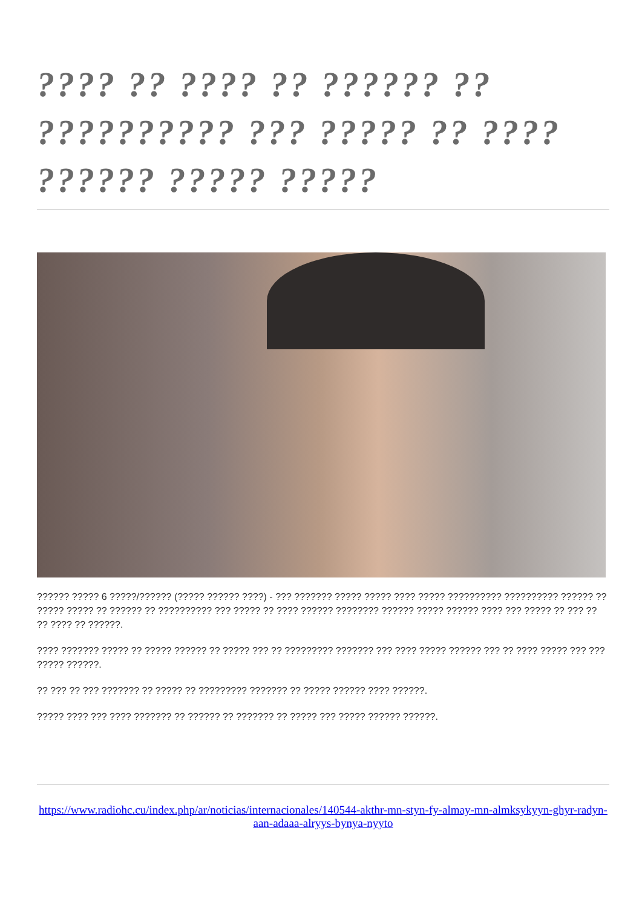???? ?? ???? ?? ?????? ?? ?????????? ??? ????? ?? ???? ?????? ????? ?????
?????? ????? 6 ?????/?????? (????? ?????? ????) - ??? ??????? ????? ????? ???? ????? ?????????? ?????????? ?????? ?? ????? ????? ?? ?????? ?? ?????????? ??? ????? ?? ???? ?????? ???????? ?????? ????? ?????? ???? ??? ????? ?? ??? ?? ?? ???? ?? ??????.
???? ??????? ????? ?? ????? ?????? ?? ????? ??? ?? ????????? ??????? ??? ???? ????? ?????? ??? ?? ???? ????? ??? ??? ????? ??????.
?? ??? ?? ??? ??????? ?? ????? ?? ????????? ??????? ?? ????? ?????? ???? ??????.
????? ???? ??? ???? ??????? ?? ?????? ?? ??????? ?? ????? ??? ????? ?????? ??????.
https://www.radiohc.cu/index.php/ar/noticias/internacionales/140544-akthr-mn-styn-fy-almay-mn-almksykyyn-ghyr-radyn-aan-adaaa-alryys-bynya-nyyto